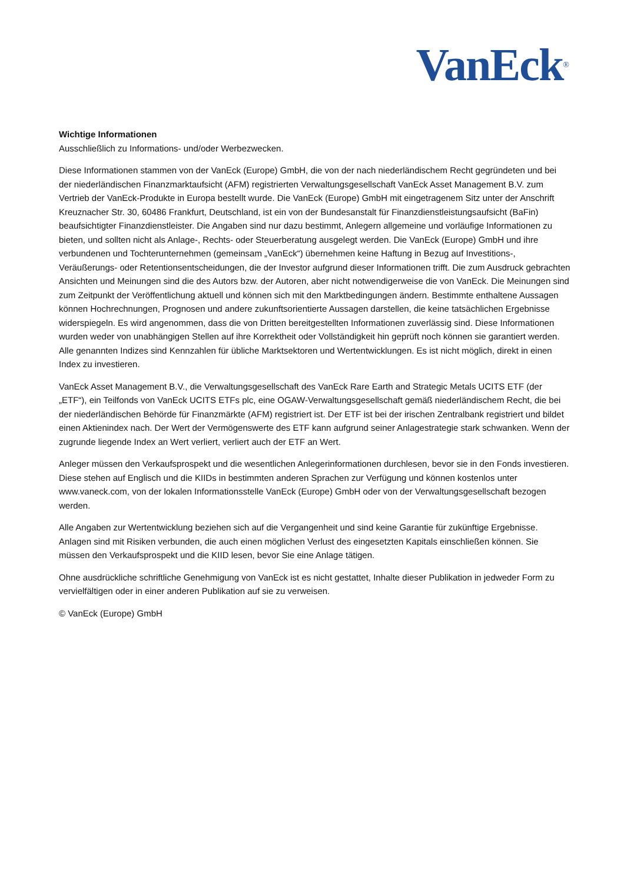VanEck<sup>®</sup>
Wichtige Informationen
Ausschließlich zu Informations- und/oder Werbezwecken.
Diese Informationen stammen von der VanEck (Europe) GmbH, die von der nach niederländischem Recht gegründeten und bei der niederländischen Finanzmarktaufsicht (AFM) registrierten Verwaltungsgesellschaft VanEck Asset Management B.V. zum Vertrieb der VanEck-Produkte in Europa bestellt wurde. Die VanEck (Europe) GmbH mit eingetragenem Sitz unter der Anschrift Kreuznacher Str. 30, 60486 Frankfurt, Deutschland, ist ein von der Bundesanstalt für Finanzdienstleistungsaufsicht (BaFin) beaufsichtigter Finanzdienstleister. Die Angaben sind nur dazu bestimmt, Anlegern allgemeine und vorläufige Informationen zu bieten, und sollten nicht als Anlage-, Rechts- oder Steuerberatung ausgelegt werden. Die VanEck (Europe) GmbH und ihre verbundenen und Tochterunternehmen (gemeinsam „VanEck“) übernehmen keine Haftung in Bezug auf Investitions-, Veräußerungs- oder Retentionsentscheidungen, die der Investor aufgrund dieser Informationen trifft. Die zum Ausdruck gebrachten Ansichten und Meinungen sind die des Autors bzw. der Autoren, aber nicht notwendigerweise die von VanEck. Die Meinungen sind zum Zeitpunkt der Veröffentlichung aktuell und können sich mit den Marktbedingungen ändern. Bestimmte enthaltene Aussagen können Hochrechnungen, Prognosen und andere zukunftsorientierte Aussagen darstellen, die keine tatsächlichen Ergebnisse widerspiegeln. Es wird angenommen, dass die von Dritten bereitgestellten Informationen zuverlässig sind. Diese Informationen wurden weder von unabhängigen Stellen auf ihre Korrektheit oder Vollständigkeit hin geprüft noch können sie garantiert werden. Alle genannten Indizes sind Kennzahlen für übliche Marktsektoren und Wertentwicklungen. Es ist nicht möglich, direkt in einen Index zu investieren.
VanEck Asset Management B.V., die Verwaltungsgesellschaft des VanEck Rare Earth and Strategic Metals UCITS ETF (der „ETF“), ein Teilfonds von VanEck UCITS ETFs plc, eine OGAW-Verwaltungsgesellschaft gemäß niederländischem Recht, die bei der niederländischen Behörde für Finanzmärkte (AFM) registriert ist. Der ETF ist bei der irischen Zentralbank registriert und bildet einen Aktienindex nach. Der Wert der Vermögenswerte des ETF kann aufgrund seiner Anlagestrategie stark schwanken. Wenn der zugrunde liegende Index an Wert verliert, verliert auch der ETF an Wert.
Anleger müssen den Verkaufsprospekt und die wesentlichen Anlegerinformationen durchlesen, bevor sie in den Fonds investieren. Diese stehen auf Englisch und die KIIDs in bestimmten anderen Sprachen zur Verfügung und können kostenlos unter www.vaneck.com, von der lokalen Informationsstelle VanEck (Europe) GmbH oder von der Verwaltungsgesellschaft bezogen werden.
Alle Angaben zur Wertentwicklung beziehen sich auf die Vergangenheit und sind keine Garantie für zukünftige Ergebnisse. Anlagen sind mit Risiken verbunden, die auch einen möglichen Verlust des eingesetzten Kapitals einschließen können. Sie müssen den Verkaufsprospekt und die KIID lesen, bevor Sie eine Anlage tätigen.
Ohne ausdrückliche schriftliche Genehmigung von VanEck ist es nicht gestattet, Inhalte dieser Publikation in jedweder Form zu vervielfältigen oder in einer anderen Publikation auf sie zu verweisen.
© VanEck (Europe) GmbH